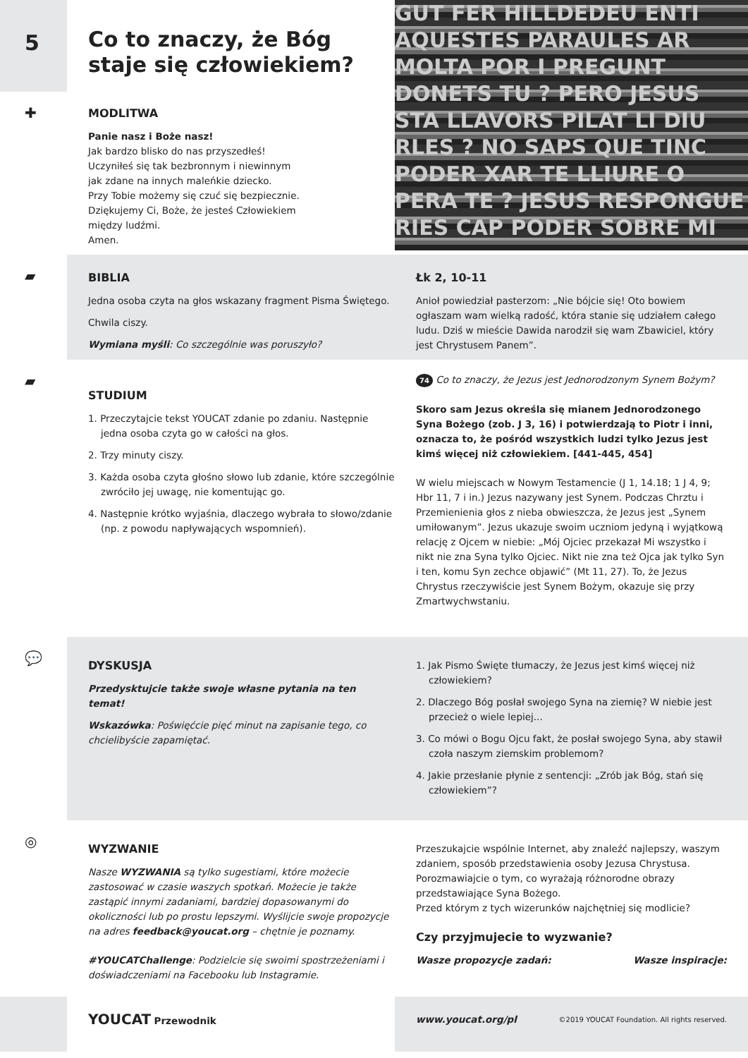5
Co to znaczy, że Bóg staje się człowiekiem?
✚
MODLITWA
Panie nasz i Boże nasz!
Jak bardzo blisko do nas przyszedłeś!
Uczyniłeś się tak bezbronnym i niewinnym
jak zdane na innych maleńkie dziecko.
Przy Tobie możemy się czuć się bezpiecznie.
Dziękujemy Ci, Boże, że jesteś Człowiekiem
między ludźmi.
Amen.
GUT FER HILLDEDEU ENTI AQUESTES PARAULES AR MOLTA POR I PREGUNT DONETS TU ? PERO JESUS STA LLAVORS PILAT LI DIU RLES ? NO SAPS QUE TINC PODER XAR TE LLIURE O PERA TE ? JESUS RESPONGUE RIES CAP PODER SOBRE MI
▰
BIBLIA
Jedna osoba czyta na głos wskazany fragment Pisma Świętego.
Chwila ciszy.
Wymiana myśli: Co szczególnie was poruszyło?
Łk 2, 10-11
Anioł powiedział pasterzom: „Nie bójcie się! Oto bowiem ogłaszam wam wielką radość, która stanie się udziałem całego ludu. Dziś w mieście Dawida narodził się wam Zbawiciel, który jest Chrystusem Panem”.
▰
STUDIUM
1. Przeczytajcie tekst YOUCAT zdanie po zdaniu. Następnie jedna osoba czyta go w całości na głos.
2. Trzy minuty ciszy.
3. Każda osoba czyta głośno słowo lub zdanie, które szczególnie zwróciło jej uwagę, nie komentując go.
4. Następnie krótko wyjaśnia, dlaczego wybrała to słowo/zdanie (np. z powodu napływających wspomnień).
74 Co to znaczy, że Jezus jest Jednorodzonym Synem Bożym?
Skoro sam Jezus określa się mianem Jednorodzonego Syna Bożego (zob. J 3, 16) i potwierdzają to Piotr i inni, oznacza to, że pośród wszystkich ludzi tylko Jezus jest kimś więcej niż człowiekiem. [441-445, 454]
W wielu miejscach w Nowym Testamencie (J 1, 14.18; 1 J 4, 9; Hbr 11, 7 i in.) Jezus nazywany jest Synem. Podczas Chrztu i Przemienienia głos z nieba obwieszcza, że Jezus jest „Synem umiłowanym”. Jezus ukazuje swoim uczniom jedyną i wyjątkową relację z Ojcem w niebie: „Mój Ojciec przekazał Mi wszystko i nikt nie zna Syna tylko Ojciec. Nikt nie zna też Ojca jak tylko Syn i ten, komu Syn zechce objawić” (Mt 11, 27). To, że Jezus Chrystus rzeczywiście jest Synem Bożym, okazuje się przy Zmartwychwstaniu.
💬
DYSKUSJA
Przedysktujcie także swoje własne pytania na ten temat!
Wskazówka: Poświęćcie pięć minut na zapisanie tego, co chcielibyście zapamiętać.
1. Jak Pismo Święte tłumaczy, że Jezus jest kimś więcej niż człowiekiem?
2. Dlaczego Bóg posłał swojego Syna na ziemię? W niebie jest przecież o wiele lepiej...
3. Co mówi o Bogu Ojcu fakt, że posłał swojego Syna, aby stawił czoła naszym ziemskim problemom?
4. Jakie przesłanie płynie z sentencji: „Zrób jak Bóg, stań się człowiekiem”?
◎
WYZWANIE
Nasze WYZWANIA są tylko sugestiami, które możecie zastosować w czasie waszych spotkań. Możecie je także zastąpić innymi zadaniami, bardziej dopasowanymi do okoliczności lub po prostu lepszymi. Wyślijcie swoje propozycje na adres feedback@youcat.org – chętnie je poznamy.
#YOUCATChallenge: Podzielcie się swoimi spostrzeżeniami i doświadczeniami na Facebooku lub Instagramie.
Przeszukajcie wspólnie Internet, aby znaleźć najlepszy, waszym zdaniem, sposób przedstawienia osoby Jezusa Chrystusa. Porozmawiajcie o tym, co wyrażają różnorodne obrazy przedstawiające Syna Bożego.
Przed którym z tych wizerunków najchętniej się modlicie?
Czy przyjmujecie to wyzwanie?
Wasze propozycje zadań: Wasze inspiracje:
YOUCAT Przewodnik www.youcat.org/pl ©2019 YOUCAT Foundation. All rights reserved.